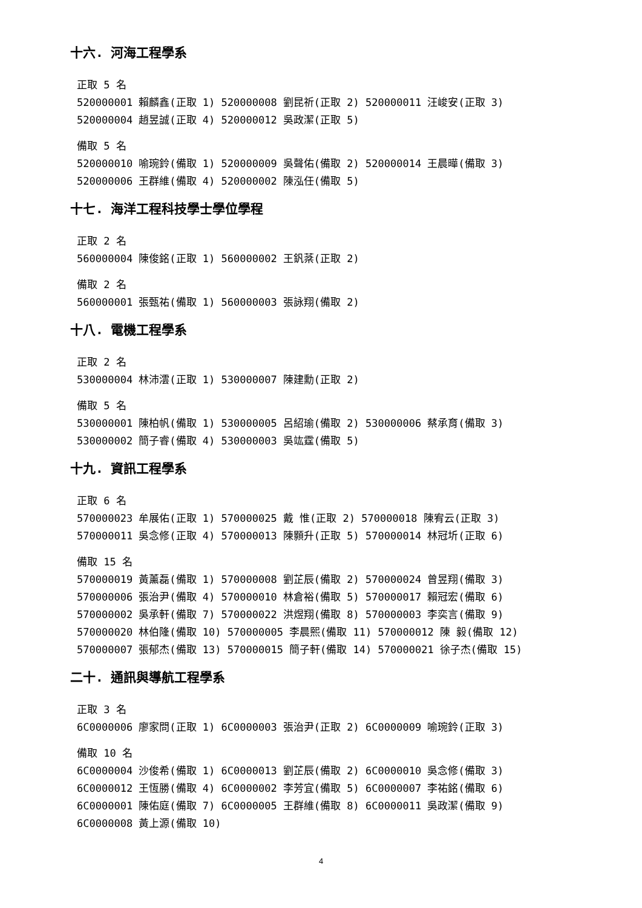十六. 河海工程學系
正取 5 名
520000001 賴麟鑫(正取 1) 520000008 劉昆祈(正取 2) 520000011 汪峻安(正取 3)
520000004 趙昱誠(正取 4) 520000012 吳政潔(正取 5)
備取 5 名
520000010 喻琬鈴(備取 1) 520000009 吳聲佑(備取 2) 520000014 王晨曄(備取 3)
520000006 王群維(備取 4) 520000002 陳泓任(備取 5)
十七. 海洋工程科技學士學位學程
正取 2 名
560000004 陳俊銘(正取 1) 560000002 王釩棻(正取 2)
備取 2 名
560000001 張甄祐(備取 1) 560000003 張詠翔(備取 2)
十八. 電機工程學系
正取 2 名
530000004 林沛澐(正取 1) 530000007 陳建勳(正取 2)
備取 5 名
530000001 陳柏帆(備取 1) 530000005 呂紹瑜(備取 2) 530000006 蔡承育(備取 3)
530000002 簡子睿(備取 4) 530000003 吳竑霆(備取 5)
十九. 資訊工程學系
正取 6 名
570000023 牟展佑(正取 1) 570000025 戴 惟(正取 2) 570000018 陳宥云(正取 3)
570000011 吳念修(正取 4) 570000013 陳顥升(正取 5) 570000014 林冠圻(正取 6)
備取 15 名
570000019 黃薰磊(備取 1) 570000008 劉芷辰(備取 2) 570000024 曾昱翔(備取 3)
570000006 張治尹(備取 4) 570000010 林倉裕(備取 5) 570000017 賴冠宏(備取 6)
570000002 吳承軒(備取 7) 570000022 洪煜翔(備取 8) 570000003 李奕言(備取 9)
570000020 林伯隆(備取 10) 570000005 李晨熙(備取 11) 570000012 陳 毅(備取 12)
570000007 張郁杰(備取 13) 570000015 簡子軒(備取 14) 570000021 徐子杰(備取 15)
二十. 通訊與導航工程學系
正取 3 名
6C0000006 廖家問(正取 1) 6C0000003 張治尹(正取 2) 6C0000009 喻琬鈴(正取 3)
備取 10 名
6C0000004 沙俊希(備取 1) 6C0000013 劉芷辰(備取 2) 6C0000010 吳念修(備取 3)
6C0000012 王恆勝(備取 4) 6C0000002 李芳宜(備取 5) 6C0000007 李祐銘(備取 6)
6C0000001 陳佑庭(備取 7) 6C0000005 王群維(備取 8) 6C0000011 吳政潔(備取 9)
6C0000008 黃上源(備取 10)
4